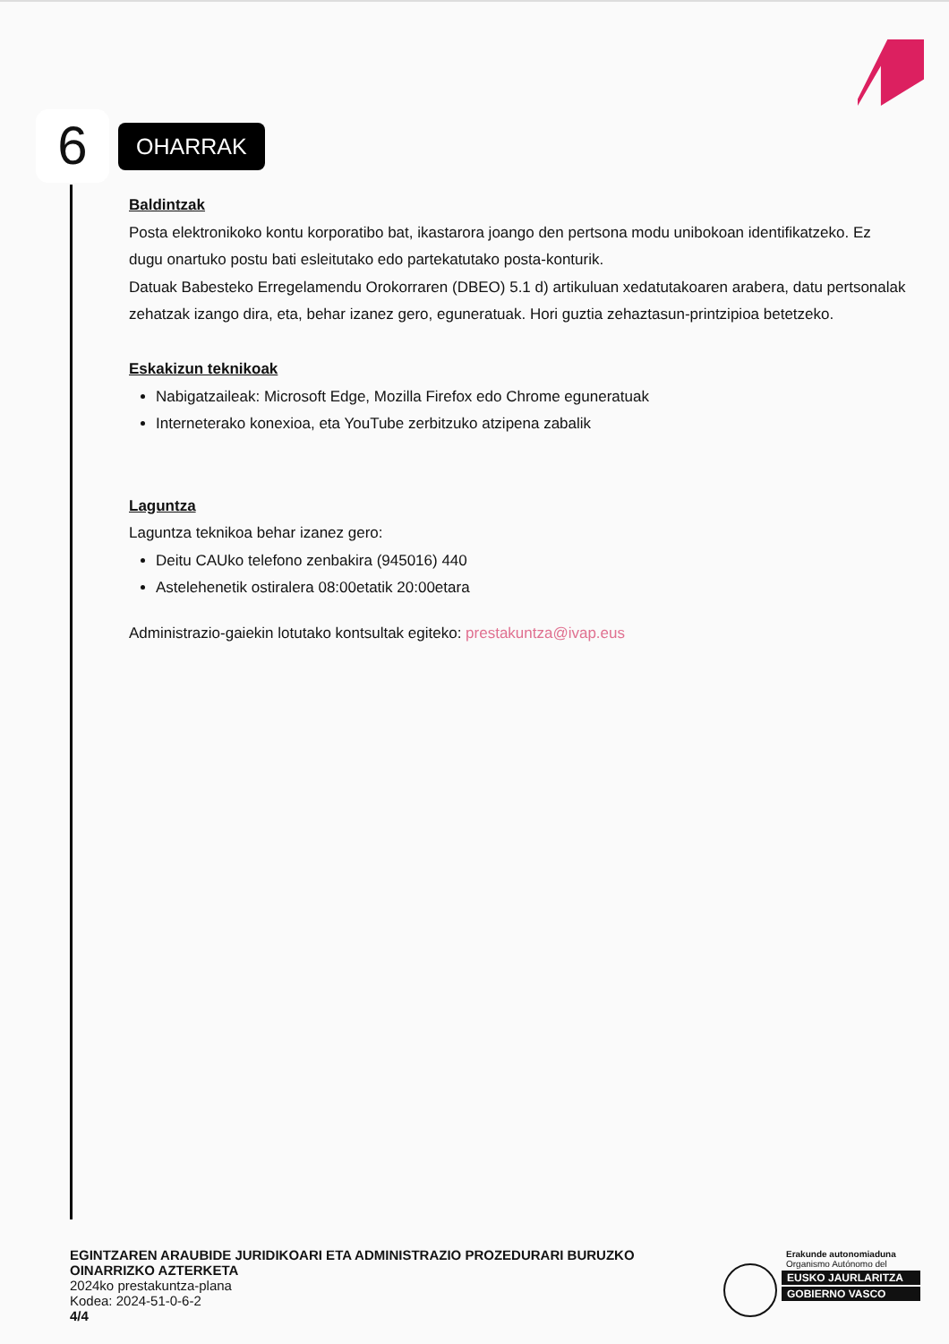6
OHARRAK
Baldintzak
Posta elektronikoko kontu korporatibo bat, ikastarora joango den pertsona modu unibokoan identifikatzeko. Ez dugu onartuko postu bati esleitutako edo partekatutako posta-konturik.
Datuak Babesteko Erregelamendu Orokorraren (DBEO) 5.1 d) artikuluan xedatutakoaren arabera, datu pertsonalak zehatzak izango dira, eta, behar izanez gero, eguneratuak. Hori guztia zehaztasun-printzipioa betetzeko.
Eskakizun teknikoak
Nabigatzaileak: Microsoft Edge, Mozilla Firefox edo Chrome eguneratuak
Interneterako konexioa, eta YouTube zerbitzuko atzipena zabalik
Laguntza
Laguntza teknikoa behar izanez gero:
Deitu CAUko telefono zenbakira (945016) 440
Astelehenetik ostiralera 08:00etatik 20:00etara
Administrazio-gaiekin lotutako kontsultak egiteko: prestakuntza@ivap.eus
EGINTZAREN ARAUBIDE JURIDIKOARI ETA ADMINISTRAZIO PROZEDURARI BURUZKO OINARRIZKO AZTERKETA
2024ko prestakuntza-plana
Kodea: 2024-51-0-6-2
4/4
Erakunde autonomiaduna
Organismo Autónomo del
EUSKO JAURLARITZA
GOBIERNO VASCO